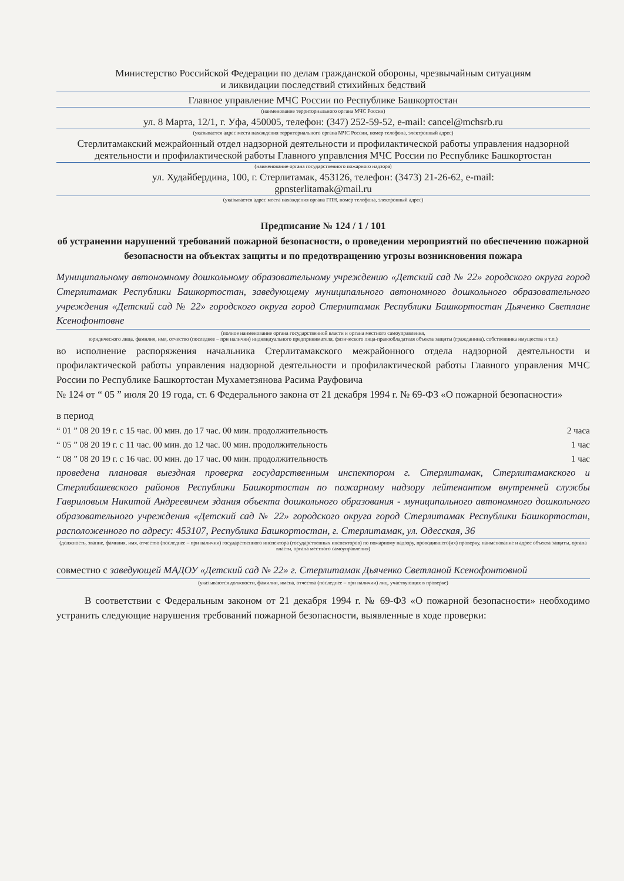Министерство Российской Федерации по делам гражданской обороны, чрезвычайным ситуациям
и ликвидации последствий стихийных бедствий
Главное управление МЧС России по Республике Башкортостан
(наименование территориального органа МЧС России)
ул. 8 Марта, 12/1, г. Уфа, 450005, телефон: (347) 252-59-52, e-mail: cancel@mchsrb.ru
(указывается адрес места нахождения территориального органа МЧС России, номер телефона, электронный адрес)
Стерлитамакский межрайонный отдел надзорной деятельности и профилактической работы управления надзорной деятельности и профилактической работы Главного управления МЧС России по Республике Башкортостан
(наименование органа государственного пожарного надзора)
ул. Худайбердина, 100, г. Стерлитамак, 453126, телефон: (3473) 21-26-62, e-mail:
gpnsterlitamak@mail.ru
(указывается адрес места нахождения органа ГПН, номер телефона, электронный адрес)
Предписание № 124 / 1 / 101
об устранении нарушений требований пожарной безопасности, о проведении мероприятий по обеспечению пожарной безопасности на объектах защиты и по предотвращению угрозы возникновения пожара
Муниципальному автономному дошкольному образовательному учреждению «Детский сад № 22» городского округа город Стерлитамак Республики Башкортостан, заведующему муниципального автономного дошкольного образовательного учреждения «Детский сад № 22» городского округа город Стерлитамак Республики Башкортостан Дьяченко Светлане Ксенофонтовне
(полное наименование органа государственной власти и органа местного самоуправления,
юридического лица, фамилия, имя, отчество (последнее – при наличии) индивидуального предпринимателя, физического лица-правообладателя объекта защиты (гражданина), собственника имущества и т.п.)
во исполнение распоряжения начальника Стерлитамакского межрайонного отдела надзорной деятельности и профилактической работы управления надзорной деятельности и профилактической работы Главного управления МЧС России по Республике Башкортостан Мухаметзянова Расима Рауфовича
№ 124 от “ 05 ” июля 20 19 года, ст. 6 Федерального закона от 21 декабря 1994 г. № 69-ФЗ «О пожарной безопасности»
в период
“ 01 ” 08 20 19 г. с 15 час. 00 мин. до 17 час. 00 мин. продолжительность 2 часа
“ 05 ” 08 20 19 г. с 11 час. 00 мин. до 12 час. 00 мин. продолжительность 1 час
“ 08 ” 08 20 19 г. с 16 час. 00 мин. до 17 час. 00 мин. продолжительность 1 час
проведена плановая выездная проверка государственным инспектором г. Стерлитамак, Стерлитамакского и Стерлибашевского районов Республики Башкортостан по пожарному надзору лейтенантом внутренней службы Гавриловым Никитой Андреевичем здания объекта дошкольного образования - муниципального автономного дошкольного образовательного учреждения «Детский сад № 22» городского округа город Стерлитамак Республики Башкортостан, расположенного по адресу: 453107, Республика Башкортостан, г. Стерлитамак, ул. Одесская, 36
(должность, звание, фамилия, имя, отчество (последнее – при наличии) государственного инспектора (государственных инспекторов) по пожарному надзору, проводившего(их) проверку, наименование и адрес объекта защиты, органа власти, органа местного самоуправления)
совместно с заведующей МАДОУ «Детский сад № 22» г. Стерлитамак Дьяченко Светланой Ксенофонтовной
(указываются должности, фамилии, имена, отчества (последнее – при наличии) лиц, участвующих в проверке)
В соответствии с Федеральным законом от 21 декабря 1994 г. № 69-ФЗ «О пожарной безопасности» необходимо устранить следующие нарушения требований пожарной безопасности, выявленные в ходе проверки: